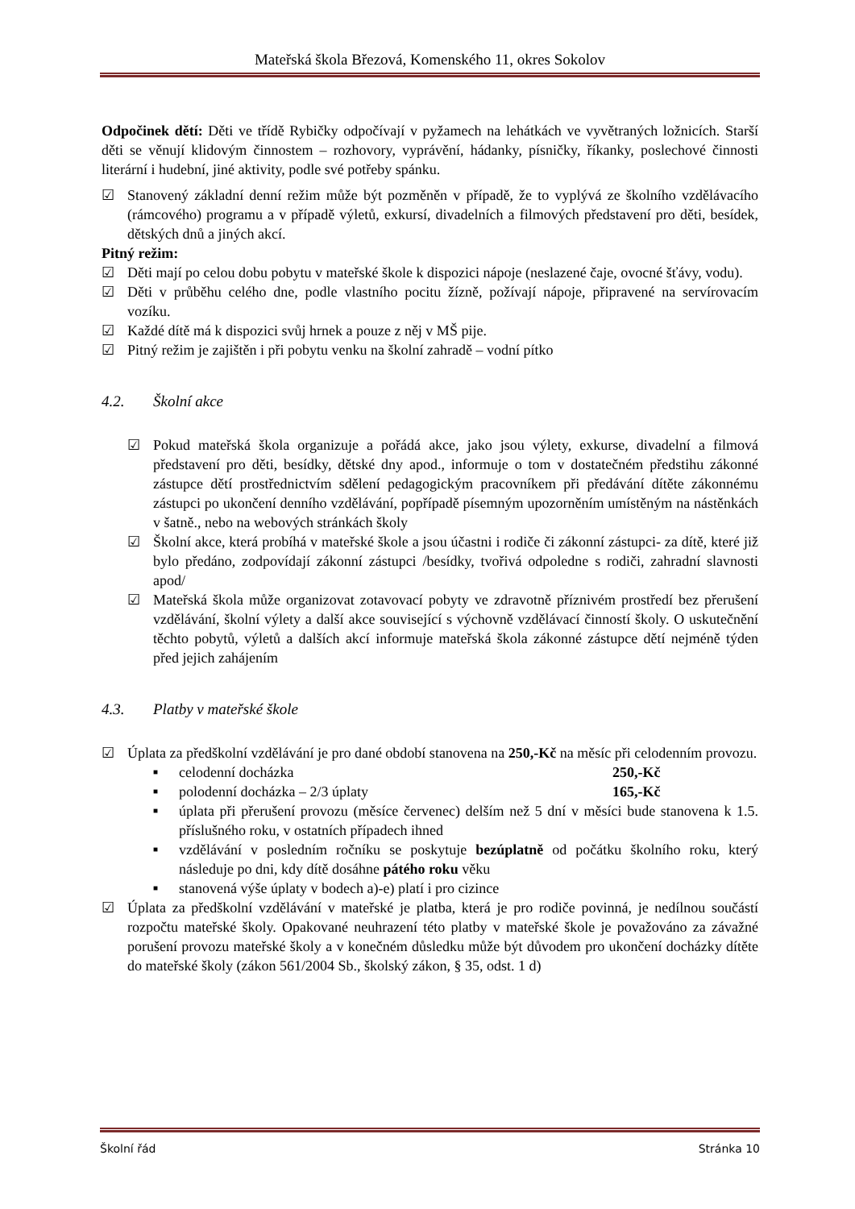Mateřská škola Březová, Komenského 11, okres Sokolov
Odpočinek dětí: Děti ve třídě Rybičky odpočívají v pyžamech na lehátkách ve vyvětraných ložnicích. Starší děti se věnují klidovým činnostem – rozhovory, vyprávění, hádanky, písničky, říkanky, poslechové činnosti literární i hudební, jiné aktivity, podle své potřeby spánku.
☑ Stanovený základní denní režim může být pozměněn v případě, že to vyplývá ze školního vzdělávacího (rámcového) programu a v případě výletů, exkursí, divadelních a filmových představení pro děti, besídek, dětských dnů a jiných akcí.
Pitný režim:
☑ Děti mají po celou dobu pobytu v mateřské škole k dispozici nápoje (neslazené čaje, ovocné šťávy, vodu).
☑ Děti v průběhu celého dne, podle vlastního pocitu žízně, požívají nápoje, připravené na servírovacím vozíku.
☑ Každé dítě má k dispozici svůj hrnek a pouze z něj v MŠ pije.
☑ Pitný režim je zajištěn i při pobytu venku na školní zahradě – vodní pítko
4.2. Školní akce
☑ Pokud mateřská škola organizuje a pořádá akce, jako jsou výlety, exkurse, divadelní a filmová představení pro děti, besídky, dětské dny apod., informuje o tom v dostatečném předstihu zákonné zástupce dětí prostřednictvím sdělení pedagogickým pracovníkem při předávání dítěte zákonnému zástupci po ukončení denního vzdělávání, popřípadě písemným upozorněním umístěným na nástěnkách v šatně., nebo na webových stránkách školy
☑ Školní akce, která probíhá v mateřské škole a jsou účastni i rodiče či zákonní zástupci- za dítě, které již bylo předáno, zodpovídají zákonní zástupci /besídky, tvořivá odpoledne s rodiči, zahradní slavnosti apod/
☑ Mateřská škola může organizovat zotavovací pobyty ve zdravotně příznivém prostředí bez přerušení vzdělávání, školní výlety a další akce související s výchovně vzdělávací činností školy. O uskutečnění těchto pobytů, výletů a dalších akcí informuje mateřská škola zákonné zástupce dětí nejméně týden před jejich zahájením
4.3. Platby v mateřské škole
☑ Úplata za předškolní vzdělávání je pro dané období stanovena na 250,-Kč na měsíc při celodenním provozu.
■ celodenní docházka 250,-Kč
■ polodenní docházka – 2/3 úplaty 165,-Kč
■ úplata při přerušení provozu (měsíce červenec) delším než 5 dní v měsíci bude stanovena k 1.5. příslušného roku, v ostatních případech ihned
■ vzdělávání v posledním ročníku se poskytuje bezúplatně od počátku školního roku, který následuje po dni, kdy dítě dosáhne pátého roku věku
■ stanovená výše úplaty v bodech a)-e) platí i pro cizince
☑ Úplata za předškolní vzdělávání v mateřské je platba, která je pro rodiče povinná, je nedílnou součástí rozpočtu mateřské školy. Opakované neuhrazení této platby v mateřské škole je považováno za závažné porušení provozu mateřské školy a v konečném důsledku může být důvodem pro ukončení docházky dítěte do mateřské školy (zákon 561/2004 Sb., školský zákon, § 35, odst. 1 d)
Školní řád Stránka 10